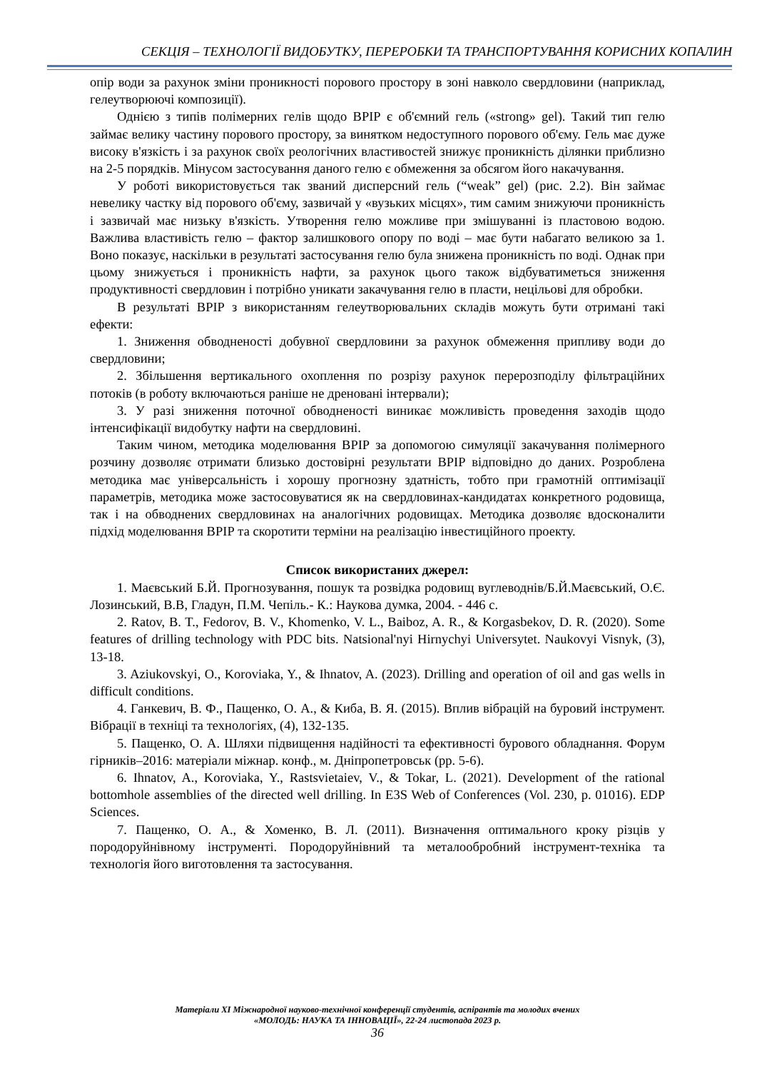СЕКЦІЯ – ТЕХНОЛОГІЇ ВИДОБУТКУ, ПЕРЕРОБКИ ТА ТРАНСПОРТУВАННЯ КОРИСНИХ КОПАЛИН
опір води за рахунок зміни проникності порового простору в зоні навколо свердловини (наприклад, гелеутворюючі композиції).
Однією з типів полімерних гелів щодо ВРІР є об'ємний гель («strong» gel). Такий тип гелю займає велику частину порового простору, за винятком недоступного порового об'єму. Гель має дуже високу в'язкість і за рахунок своїх реологічних властивостей знижує проникність ділянки приблизно на 2-5 порядків. Мінусом застосування даного гелю є обмеження за обсягом його накачування.
У роботі використовується так званий дисперсний гель (“weak” gel) (рис. 2.2). Він займає невелику частку від порового об'єму, зазвичай у «вузьких місцях», тим самим знижуючи проникність і зазвичай має низьку в'язкість. Утворення гелю можливе при змішуванні із пластовою водою. Важлива властивість гелю – фактор залишкового опору по воді – має бути набагато великою за 1. Воно показує, наскільки в результаті застосування гелю була знижена проникність по воді. Однак при цьому знижується і проникність нафти, за рахунок цього також відбуватиметься зниження продуктивності свердловин і потрібно уникати закачування гелю в пласти, нецільові для обробки.
В результаті ВРІР з використанням гелеутворювальних складів можуть бути отримані такі ефекти:
1. Зниження обводненості добувної свердловини за рахунок обмеження припливу води до свердловини;
2. Збільшення вертикального охоплення по розрізу рахунок перерозподілу фільтраційних потоків (в роботу включаються раніше не дреновані інтервали);
3. У разі зниження поточної обводненості виникає можливість проведення заходів щодо інтенсифікації видобутку нафти на свердловині.
Таким чином, методика моделювання ВРІР за допомогою симуляції закачування полімерного розчину дозволяє отримати близько достовірні результати ВРІР відповідно до даних. Розроблена методика має універсальність і хорошу прогнозну здатність, тобто при грамотній оптимізації параметрів, методика може застосовуватися як на свердловинах-кандидатах конкретного родовища, так і на обводнених свердловинах на аналогічних родовищах. Методика дозволяє вдосконалити підхід моделювання ВРІР та скоротити терміни на реалізацію інвестиційного проекту.
Список використаних джерел:
1. Маєвський Б.Й. Прогнозування, пошук та розвідка родовищ вуглеводнів/Б.Й.Маєвський, О.Є. Лозинський, В.В, Гладун, П.М. Чепіль.- К.: Наукова думка, 2004. - 446 с.
2. Ratov, B. T., Fedorov, B. V., Khomenko, V. L., Baiboz, A. R., & Korgasbekov, D. R. (2020). Some features of drilling technology with PDC bits. Natsional'nyi Hirnychyi Universytet. Naukovyi Visnyk, (3), 13-18.
3. Aziukovskyi, O., Koroviaka, Y., & Ihnatov, A. (2023). Drilling and operation of oil and gas wells in difficult conditions.
4. Ганкевич, В. Ф., Пащенко, О. А., & Киба, В. Я. (2015). Вплив вібрацій на буровий інструмент. Вібрації в техніці та технологіях, (4), 132-135.
5. Пащенко, О. А. Шляхи підвищення надійності та ефективності бурового обладнання. Форум гірників–2016: матеріали міжнар. конф., м. Дніпропетровськ (pp. 5-6).
6. Ihnatov, A., Koroviaka, Y., Rastsvietaiev, V., & Tokar, L. (2021). Development of the rational bottomhole assemblies of the directed well drilling. In E3S Web of Conferences (Vol. 230, p. 01016). EDP Sciences.
7. Пащенко, О. А., & Хоменко, В. Л. (2011). Визначення оптимального кроку різців у породоруйнівному інструменті. Породоруйнівний та металообробний інструмент-техніка та технологія його виготовлення та застосування.
Матеріали XI Міжнародної науково-технічної конференції студентів, аспірантів та молодих вчених
«МОЛОДЬ: НАУКА ТА ІННОВАЦІЇ», 22-24 листопада 2023 р.
36